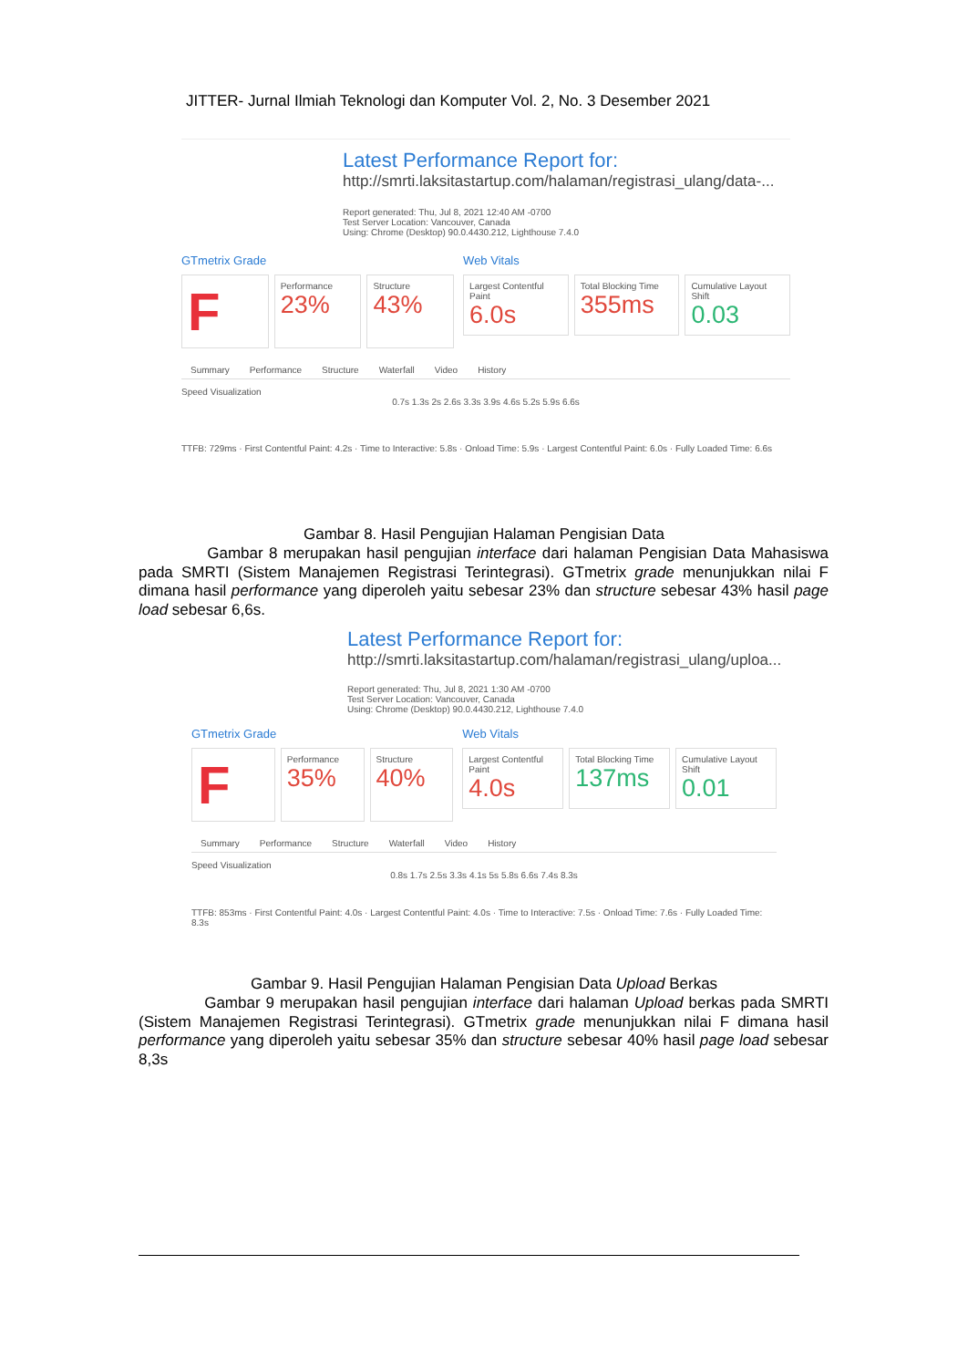JITTER- Jurnal Ilmiah Teknologi dan Komputer Vol. 2, No. 3 Desember 2021
Latest Performance Report for:
http://smrti.laksitastartup.com/halaman/registrasi_ulang/data-...
Report generated: Thu, Jul 8, 2021 12:40 AM -0700
Test Server Location: Vancouver, Canada
Using: Chrome (Desktop) 90.0.4430.212, Lighthouse 7.4.0
GTmetrix Grade
F
Performance
23%
Structure
43%
Web Vitals
Largest Contentful Paint
6.0s
Total Blocking Time
355ms
Cumulative Layout Shift
0.03
Summary Performance Structure Waterfall Video History
Speed Visualization
0.7s 1.3s 2s 2.6s 3.3s 3.9s 4.6s 5.2s 5.9s 6.6s
TTFB: 729ms · First Contentful Paint: 4.2s · Time to Interactive: 5.8s · Onload Time: 5.9s · Largest Contentful Paint: 6.0s · Fully Loaded Time: 6.6s
Gambar 8. Hasil Pengujian Halaman Pengisian Data
Gambar 8 merupakan hasil pengujian interface dari halaman Pengisian Data Mahasiswa pada SMRTI (Sistem Manajemen Registrasi Terintegrasi). GTmetrix grade menunjukkan nilai F dimana hasil performance yang diperoleh yaitu sebesar 23% dan structure sebesar 43% hasil page load sebesar 6,6s.
Latest Performance Report for:
http://smrti.laksitastartup.com/halaman/registrasi_ulang/uploa...
Report generated: Thu, Jul 8, 2021 1:30 AM -0700
Test Server Location: Vancouver, Canada
Using: Chrome (Desktop) 90.0.4430.212, Lighthouse 7.4.0
GTmetrix Grade
F
Performance
35%
Structure
40%
Web Vitals
Largest Contentful Paint
4.0s
Total Blocking Time
137ms
Cumulative Layout Shift
0.01
Summary Performance Structure Waterfall Video History
Speed Visualization
0.8s 1.7s 2.5s 3.3s 4.1s 5s 5.8s 6.6s 7.4s 8.3s
TTFB: 853ms · First Contentful Paint: 4.0s · Largest Contentful Paint: 4.0s · Time to Interactive: 7.5s · Onload Time: 7.6s · Fully Loaded Time: 8.3s
Gambar 9. Hasil Pengujian Halaman Pengisian Data Upload Berkas
Gambar 9 merupakan hasil pengujian interface dari halaman Upload berkas pada SMRTI (Sistem Manajemen Registrasi Terintegrasi). GTmetrix grade menunjukkan nilai F dimana hasil performance yang diperoleh yaitu sebesar 35% dan structure sebesar 40% hasil page load sebesar 8,3s